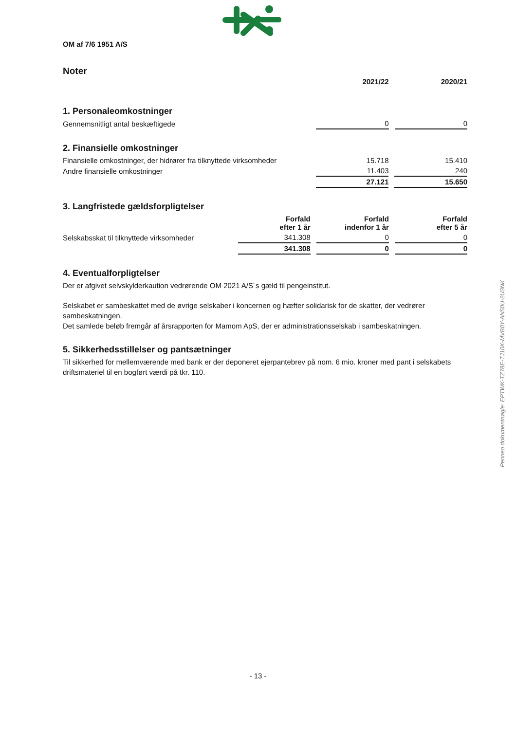OM af 7/6 1951 A/S
Noter
| | | 2021/22 | 2020/21 |
1. Personaleomkostninger
| Gennemsnitligt antal beskæftigede | 0 | 0 |
2. Finansielle omkostninger
| Finansielle omkostninger, der hidrører fra tilknyttede virksomheder | 15.718 | 15.410 |
| Andre finansielle omkostninger | 11.403 | 240 |
| | 27.121 | 15.650 |
3. Langfristede gældsforpligtelser
| | Forfald efter 1 år | Forfald indenfor 1 år | Forfald efter 5 år |
| Selskabsskat til tilknyttede virksomheder | 341.308 | 0 | 0 |
| | 341.308 | 0 | 0 |
4. Eventualforpligtelser
Der er afgivet selvskylderkaution vedrørende OM 2021 A/S´s gæld til pengeinstitut.
Selskabet er sambeskattet med de øvrige selskaber i koncernen og hæfter solidarisk for de skatter, der vedrører sambeskatningen.
Det samlede beløb fremgår af årsrapporten for Mamom ApS, der er administrationsselskab i sambeskatningen.
5. Sikkerhedsstillelser og pantsætninger
Til sikkerhed for mellemværende med bank er der deponeret ejerpantebrev på nom. 6 mio. kroner med pant i selskabets driftsmateriel til en bogført værdi på tkr. 110.
- 13 -
Penneo dokumentnøgle: EPTWK-TZ78E-TJ10K-MVB0Y-AN50U-2U3NK